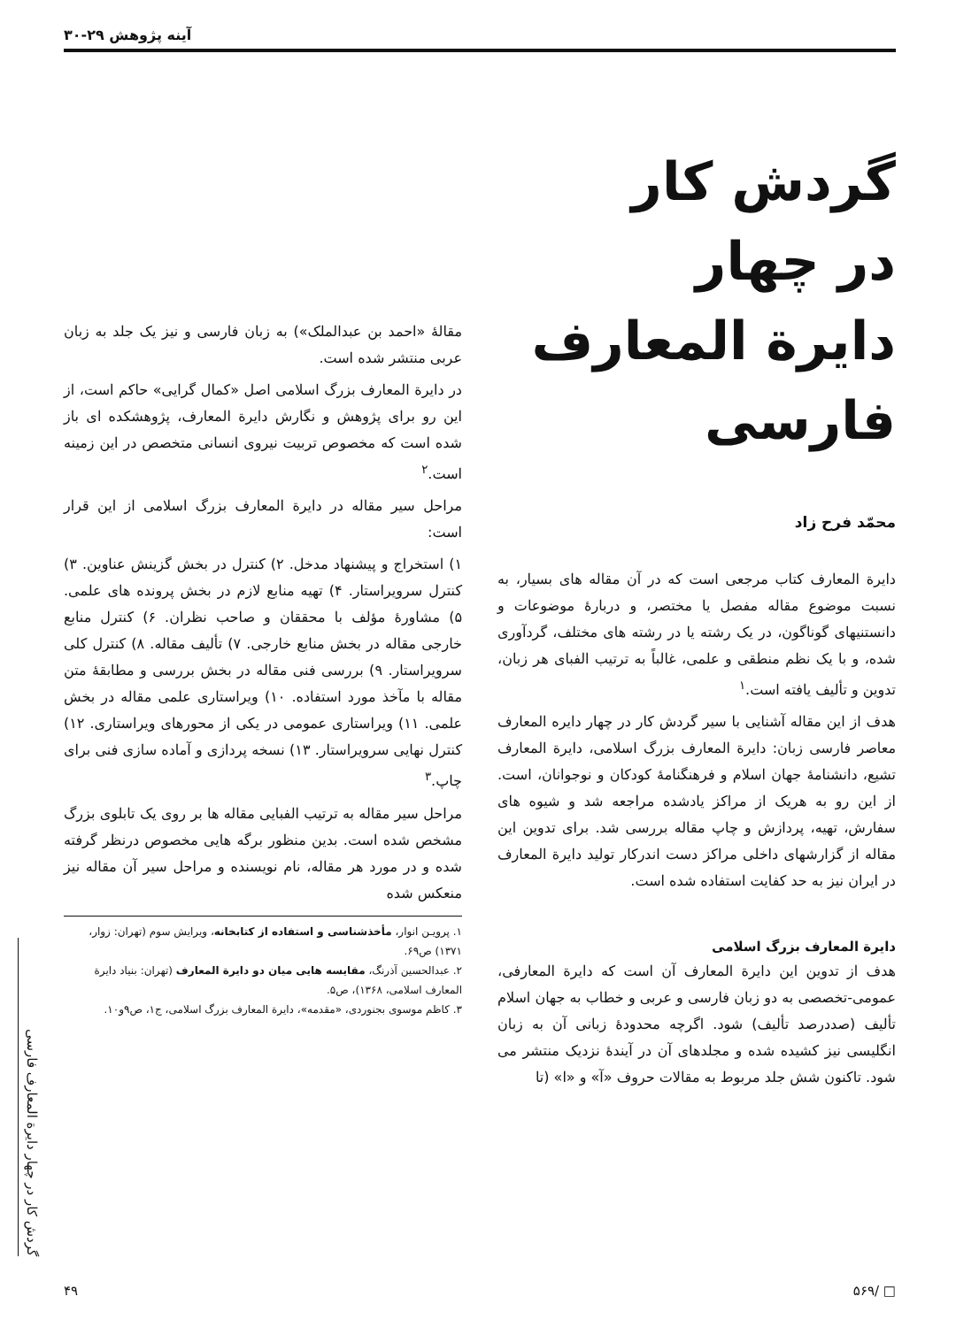آینه پژوهش ۲۹-۳۰
گردش کار
در چهار
دایرة المعارف فارسی
محمّد فرح زاد
دایرة المعارف کتاب مرجعی است که در آن مقاله های بسیار، به نسبت موضوع مقاله مفصل یا مختصر، و دربارهٔ موضوعات و دانستنیهای گوناگون، در یک رشته یا در رشته های مختلف، گردآوری شده، و با یک نظم منطقی و علمی، غالباً به ترتیب الفبای هر زبان، تدوین و تألیف یافته است.<sup>۱</sup>
هدف از این مقاله آشنایی با سیر گردش کار در چهار دایره المعارف معاصر فارسی زبان: دایرة المعارف بزرگ اسلامی، دایرة المعارف تشیع، دانشنامهٔ جهان اسلام و فرهنگنامهٔ کودکان و نوجوانان، است. از این رو به هریک از مراکز یادشده مراجعه شد و شیوه های سفارش، تهیه، پردازش و چاپ مقاله بررسی شد. برای تدوین این مقاله از گزارشهای داخلی مراکز دست اندرکار تولید دایرة المعارف در ایران نیز به حد کفایت استفاده شده است.
دایرة المعارف بزرگ اسلامی
هدف از تدوین این دایرة المعارف آن است که دایرة المعارفی، عمومی-تخصصی به دو زبان فارسی و عربی و خطاب به جهان اسلام تألیف (صددرصد تألیف) شود. اگرچه محدودهٔ زبانی آن به زبان انگلیسی نیز کشیده شده و مجلدهای آن در آیندهٔ نزدیک منتشر می شود. تاکنون شش جلد مربوط به مقالات حروف «آ» و «ا» (تا
مقالهٔ «احمد بن عبدالملک») به زبان فارسی و نیز یک جلد به زبان عربی منتشر شده است.
در دایرة المعارف بزرگ اسلامی اصل «کمال گرایی» حاکم است، از این رو برای پژوهش و نگارش دایرة المعارف، پژوهشکده ای باز شده است که مخصوص تربیت نیروی انسانی متخصص در این زمینه است.<sup>۲</sup>
مراحل سیر مقاله در دایرة المعارف بزرگ اسلامی از این قرار است:
۱) استخراج و پیشنهاد مدخل. ۲) کنترل در بخش گزینش عناوین. ۳) کنترل سرویراستار. ۴) تهیه منابع لازم در بخش پرونده های علمی. ۵) مشاورهٔ مؤلف با محققان و صاحب نظران. ۶) کنترل منابع خارجی مقاله در بخش منابع خارجی. ۷) تألیف مقاله. ۸) کنترل کلی سرویراستار. ۹) بررسی فنی مقاله در بخش بررسی و مطابقهٔ متن مقاله با مآخذ مورد استفاده. ۱۰) ویراستاری علمی مقاله در بخش علمی. ۱۱) ویراستاری عمومی در یکی از محورهای ویراستاری. ۱۲) کنترل نهایی سرویراستار. ۱۳) نسخه پردازی و آماده سازی فنی برای چاپ.<sup>۳</sup>
مراحل سیر مقاله به ترتیب الفبایی مقاله ها بر روی یک تابلوی بزرگ مشخص شده است. بدین منظور برگه هایی مخصوص درنظر گرفته شده و در مورد هر مقاله، نام نویسنده و مراحل سیر آن مقاله نیز منعکس شده
۱. پرویـن انوار، مأخذشناسی و استفاده از کتابخانه، ویرایش سوم (تهران: زوار، ۱۳۷۱) ص۶۹.
۲. عبدالحسین آذرنگ، مقایسه هایی میان دو دایرة المعارف (تهران: بنیاد دایرة المعارف اسلامی، ۱۳۶۸)، ص۵.
۳. کاظم موسوی بجنوردی، «مقدمه»، دایرة المعارف بزرگ اسلامی، ج۱، ص۹و۱۰.
گردش کار در چهار دایرة المعارف فارسی
□ /۵۶۹ ۴۹